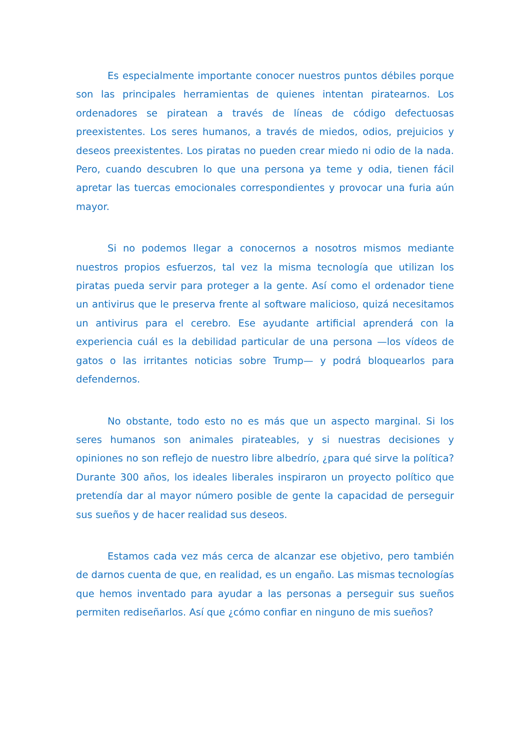Es especialmente importante conocer nuestros puntos débiles porque son las principales herramientas de quienes intentan piratearnos. Los ordenadores se piratean a través de líneas de código defectuosas preexistentes. Los seres humanos, a través de miedos, odios, prejuicios y deseos preexistentes. Los piratas no pueden crear miedo ni odio de la nada. Pero, cuando descubren lo que una persona ya teme y odia, tienen fácil apretar las tuercas emocionales correspondientes y provocar una furia aún mayor.
Si no podemos llegar a conocernos a nosotros mismos mediante nuestros propios esfuerzos, tal vez la misma tecnología que utilizan los piratas pueda servir para proteger a la gente. Así como el ordenador tiene un antivirus que le preserva frente al software malicioso, quizá necesitamos un antivirus para el cerebro. Ese ayudante artificial aprenderá con la experiencia cuál es la debilidad particular de una persona —los vídeos de gatos o las irritantes noticias sobre Trump— y podrá bloquearlos para defendernos.
No obstante, todo esto no es más que un aspecto marginal. Si los seres humanos son animales pirateables, y si nuestras decisiones y opiniones no son reflejo de nuestro libre albedrío, ¿para qué sirve la política? Durante 300 años, los ideales liberales inspiraron un proyecto político que pretendía dar al mayor número posible de gente la capacidad de perseguir sus sueños y de hacer realidad sus deseos.
Estamos cada vez más cerca de alcanzar ese objetivo, pero también de darnos cuenta de que, en realidad, es un engaño. Las mismas tecnologías que hemos inventado para ayudar a las personas a perseguir sus sueños permiten rediseñarlos. Así que ¿cómo confiar en ninguno de mis sueños?